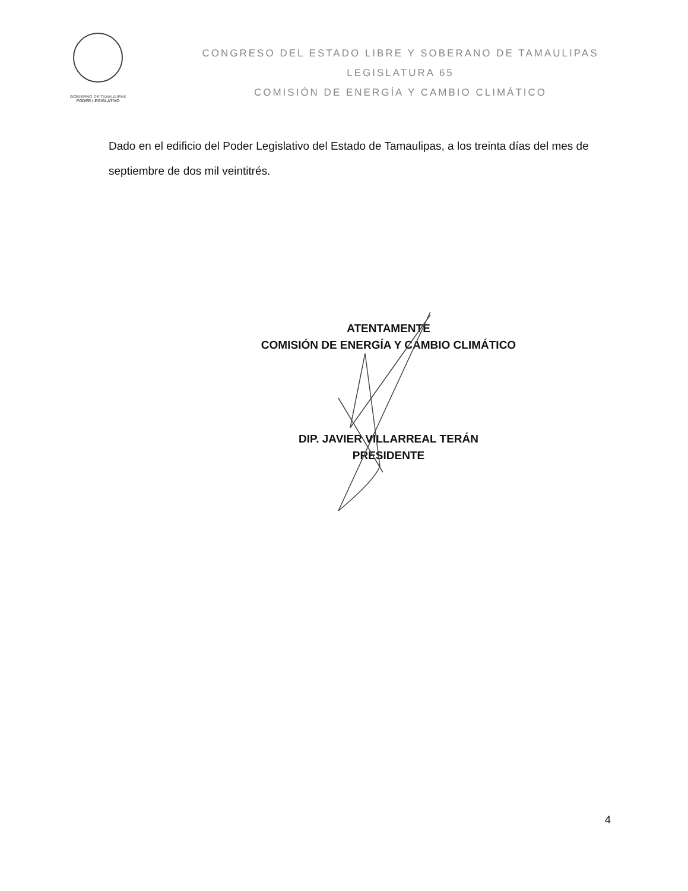GOBIERNO DE TAMAULIPAS
PODER LEGISLATIVO
CONGRESO DEL ESTADO LIBRE Y SOBERANO DE TAMAULIPAS
LEGISLATURA 65
COMISIÓN DE ENERGÍA Y CAMBIO CLIMÁTICO
Dado en el edificio del Poder Legislativo del Estado de Tamaulipas, a los treinta días del mes de septiembre de dos mil veintitrés.
ATENTAMENTE
COMISIÓN DE ENERGÍA Y CAMBIO CLIMÁTICO
DIP. JAVIER VILLARREAL TERÁN
PRESIDENTE
4